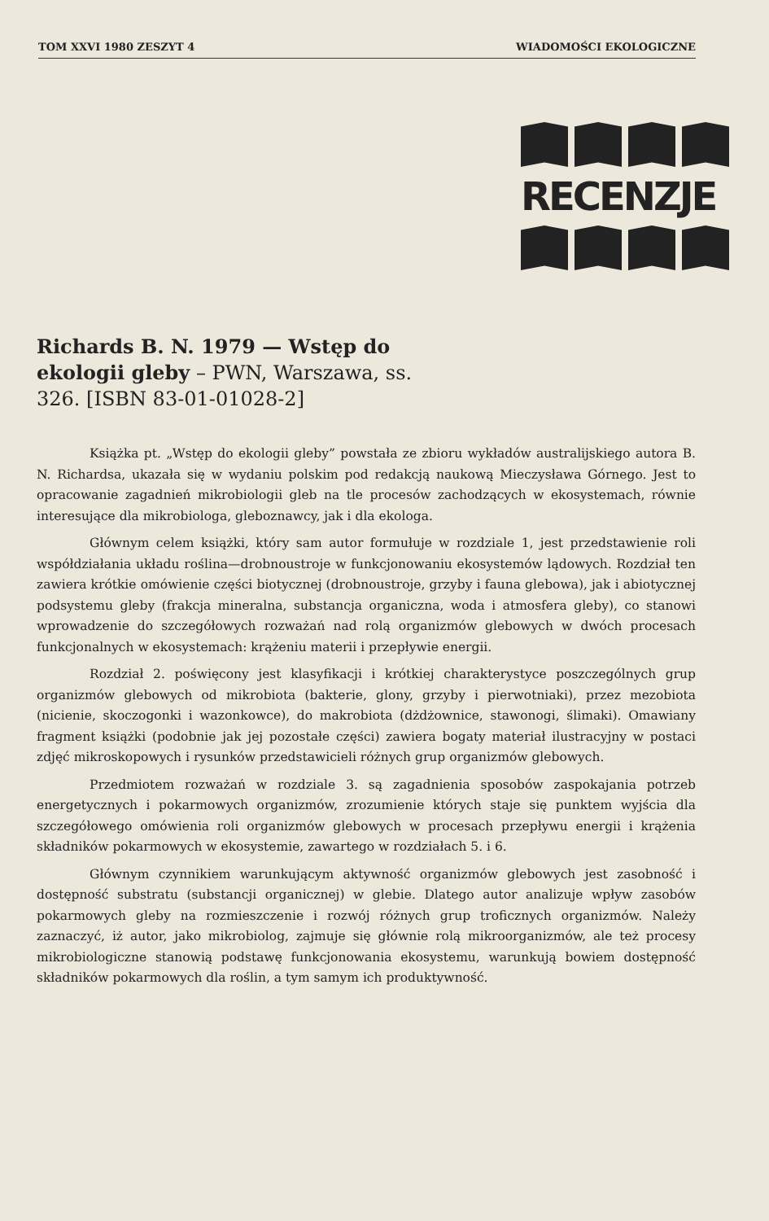TOM XXVI 1980 ZESZYT 4 WIADOMOŚCI EKOLOGICZNE
RECENZJE
Richards B. N. 1979 — Wstęp do ekologii gleby – PWN, Warszawa, ss. 326. [ISBN 83-01-01028-2]
Książka pt. „Wstęp do ekologii gleby” powstała ze zbioru wykładów australijskiego autora B. N. Richardsa, ukazała się w wydaniu polskim pod redakcją naukową Mieczysława Górnego. Jest to opracowanie zagadnień mikrobiologii gleb na tle procesów zachodzących w ekosystemach, równie interesujące dla mikrobiologa, gleboznawcy, jak i dla ekologa.
Głównym celem książki, który sam autor formułuje w rozdziale 1, jest przedstawienie roli współdziałania układu roślina—drobnoustroje w funkcjonowaniu ekosystemów lądowych. Rozdział ten zawiera krótkie omówienie części biotycznej (drobnoustroje, grzyby i fauna glebowa), jak i abiotycznej podsystemu gleby (frakcja mineralna, substancja organiczna, woda i atmosfera gleby), co stanowi wprowadzenie do szczegółowych rozważań nad rolą organizmów glebowych w dwóch procesach funkcjonalnych w ekosystemach: krążeniu materii i przepływie energii.
Rozdział 2. poświęcony jest klasyfikacji i krótkiej charakterystyce poszczególnych grup organizmów glebowych od mikrobiota (bakterie, glony, grzyby i pierwotniaki), przez mezobiota (nicienie, skoczogonki i wazonkowce), do makrobiota (dżdżownice, stawonogi, ślimaki). Omawiany fragment książki (podobnie jak jej pozostałe części) zawiera bogaty materiał ilustracyjny w postaci zdjęć mikroskopowych i rysunków przedstawicieli różnych grup organizmów glebowych.
Przedmiotem rozważań w rozdziale 3. są zagadnienia sposobów zaspokajania potrzeb energetycznych i pokarmowych organizmów, zrozumienie których staje się punktem wyjścia dla szczegółowego omówienia roli organizmów glebowych w procesach przepływu energii i krążenia składników pokarmowych w ekosystemie, zawartego w rozdziałach 5. i 6.
Głównym czynnikiem warunkującym aktywność organizmów glebowych jest zasobność i dostępność substratu (substancji organicznej) w glebie. Dlatego autor analizuje wpływ zasobów pokarmowych gleby na rozmieszczenie i rozwój różnych grup troficznych organizmów. Należy zaznaczyć, iż autor, jako mikrobiolog, zajmuje się głównie rolą mikroorganizmów, ale też procesy mikrobiologiczne stanowią podstawę funkcjonowania ekosystemu, warunkują bowiem dostępność składników pokarmowych dla roślin, a tym samym ich produktywność.